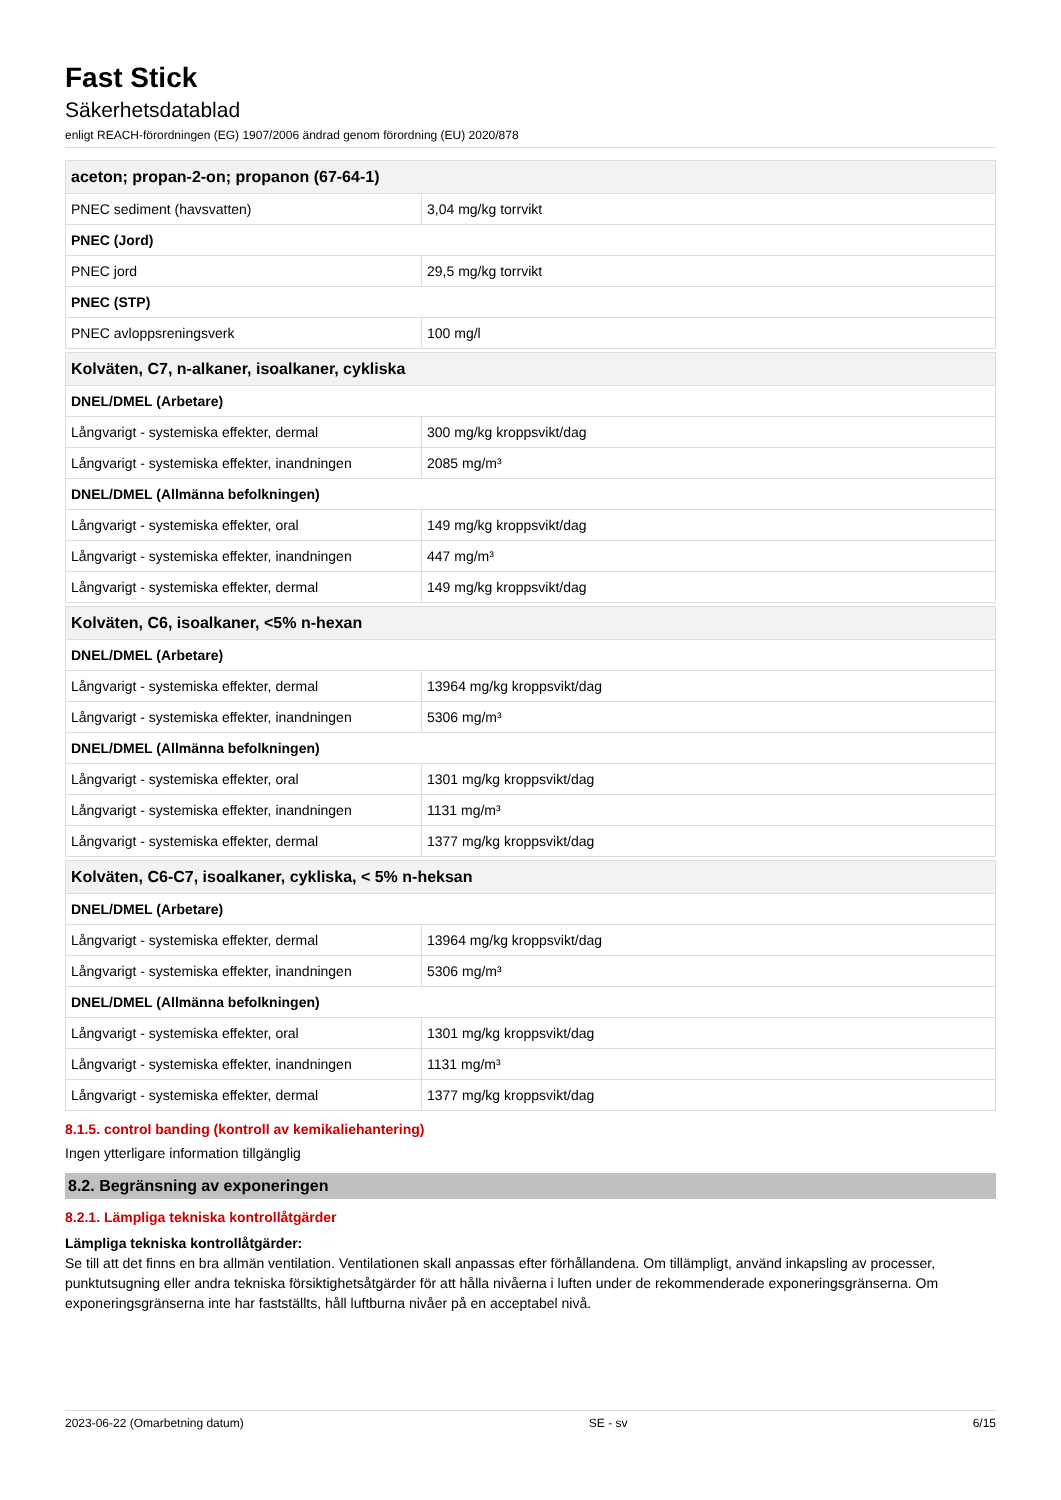Fast Stick
Säkerhetsdatablad
enligt REACH-förordningen (EG) 1907/2006 ändrad genom förordning (EU) 2020/878
| aceton; propan-2-on; propanon (67-64-1) | |
| --- | --- |
| PNEC sediment (havsvatten) | 3,04 mg/kg torrvikt |
| PNEC (Jord) | |
| PNEC jord | 29,5 mg/kg torrvikt |
| PNEC (STP) | |
| PNEC avloppsreningsverk | 100 mg/l |
| Kolväten, C7, n-alkaner, isoalkaner, cykliska | |
| --- | --- |
| DNEL/DMEL (Arbetare) | |
| Långvarigt - systemiska effekter, dermal | 300 mg/kg kroppsvikt/dag |
| Långvarigt - systemiska effekter, inandningen | 2085 mg/m³ |
| DNEL/DMEL (Allmänna befolkningen) | |
| Långvarigt - systemiska effekter, oral | 149 mg/kg kroppsvikt/dag |
| Långvarigt - systemiska effekter, inandningen | 447 mg/m³ |
| Långvarigt - systemiska effekter, dermal | 149 mg/kg kroppsvikt/dag |
| Kolväten, C6, isoalkaner, <5% n-hexan | |
| --- | --- |
| DNEL/DMEL (Arbetare) | |
| Långvarigt - systemiska effekter, dermal | 13964 mg/kg kroppsvikt/dag |
| Långvarigt - systemiska effekter, inandningen | 5306 mg/m³ |
| DNEL/DMEL (Allmänna befolkningen) | |
| Långvarigt - systemiska effekter, oral | 1301 mg/kg kroppsvikt/dag |
| Långvarigt - systemiska effekter, inandningen | 1131 mg/m³ |
| Långvarigt - systemiska effekter, dermal | 1377 mg/kg kroppsvikt/dag |
| Kolväten, C6-C7, isoalkaner, cykliska, < 5% n-heksan | |
| --- | --- |
| DNEL/DMEL (Arbetare) | |
| Långvarigt - systemiska effekter, dermal | 13964 mg/kg kroppsvikt/dag |
| Långvarigt - systemiska effekter, inandningen | 5306 mg/m³ |
| DNEL/DMEL (Allmänna befolkningen) | |
| Långvarigt - systemiska effekter, oral | 1301 mg/kg kroppsvikt/dag |
| Långvarigt - systemiska effekter, inandningen | 1131 mg/m³ |
| Långvarigt - systemiska effekter, dermal | 1377 mg/kg kroppsvikt/dag |
8.1.5. control banding (kontroll av kemikaliehantering)
Ingen ytterligare information tillgänglig
8.2. Begränsning av exponeringen
8.2.1. Lämpliga tekniska kontrollåtgärder
Lämpliga tekniska kontrollåtgärder:
Se till att det finns en bra allmän ventilation. Ventilationen skall anpassas efter förhållandena. Om tillämpligt, använd inkapsling av processer, punktutsugning eller andra tekniska försiktighetsåtgärder för att hålla nivåerna i luften under de rekommenderade exponeringsgränserna. Om exponeringsgränserna inte har fastställts, håll luftburna nivåer på en acceptabel nivå.
2023-06-22 (Omarbetning datum) SE - sv 6/15